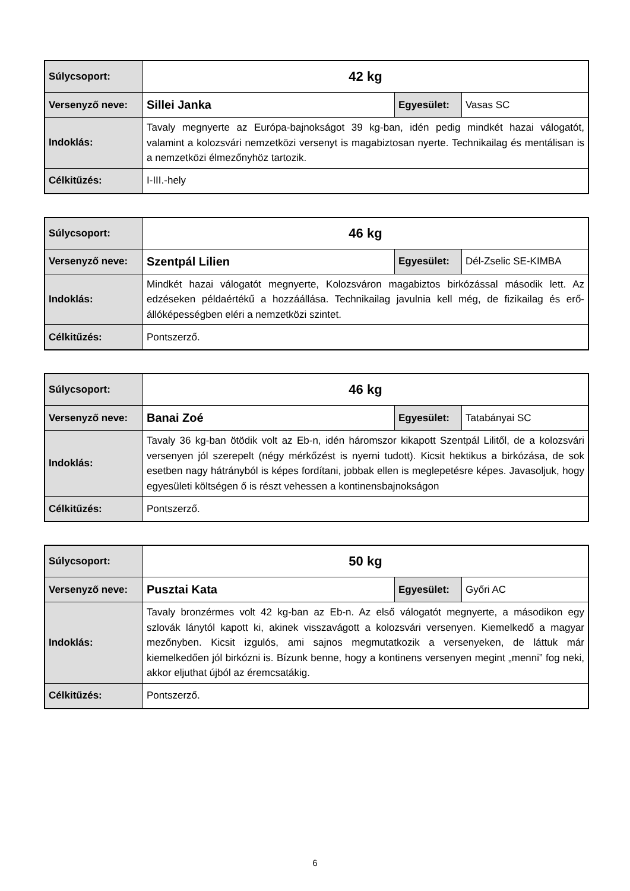| Súlycsoport: | 42 kg | | |
| Versenyző neve: | Sillei Janka | Egyesület: | Vasas SC |
| Indoklás: | Tavaly megnyerte az Európa-bajnokságot 39 kg-ban, idén pedig mindkét hazai válogatót, valamint a kolozsvári nemzetközi versenyt is magabiztosan nyerte. Technikailag és mentálisan is a nemzetközi élmezőnyhöz tartozik. | | |
| Célkitűzés: | I-III.-hely | | |
| Súlycsoport: | 46 kg | | |
| Versenyző neve: | Szentpál Lilien | Egyesület: | Dél-Zselic SE-KIMBA |
| Indoklás: | Mindkét hazai válogatót megnyerte, Kolozsváron magabiztos birkózással második lett. Az edzéseken példaértékű a hozzáállása. Technikailag javulnia kell még, de fizikailag és erő-állóképességben eléri a nemzetközi szintet. | | |
| Célkitűzés: | Pontszerző. | | |
| Súlycsoport: | 46 kg | | |
| Versenyző neve: | Banai Zoé | Egyesület: | Tatabányai SC |
| Indoklás: | Tavaly 36 kg-ban ötödik volt az Eb-n, idén háromszor kikapott Szentpál Lilitől, de a kolozsvári versenyen jól szerepelt (négy mérkőzést is nyerni tudott). Kicsit hektikus a birkózása, de sok esetben nagy hátrányból is képes fordítani, jobbak ellen is meglepetésre képes. Javasoljuk, hogy egyesületi költségen ő is részt vehessen a kontinensbajnokságon | | |
| Célkitűzés: | Pontszerző. | | |
| Súlycsoport: | 50 kg | | |
| Versenyző neve: | Pusztai Kata | Egyesület: | Győri AC |
| Indoklás: | Tavaly bronzérmes volt 42 kg-ban az Eb-n. Az első válogatót megnyerte, a másodikon egy szlovák lánytól kapott ki, akinek visszavágott a kolozsvári versenyen. Kiemelkedő a magyar mezőnyben. Kicsit izgulós, ami sajnos megmutatkozik a versenyeken, de láttuk már kiemelkedően jól birkózni is. Bízunk benne, hogy a kontinens versenyen megint „menni” fog neki, akkor eljuthat újból az éremcsatákig. | | |
| Célkitűzés: | Pontszerző. | | |
6